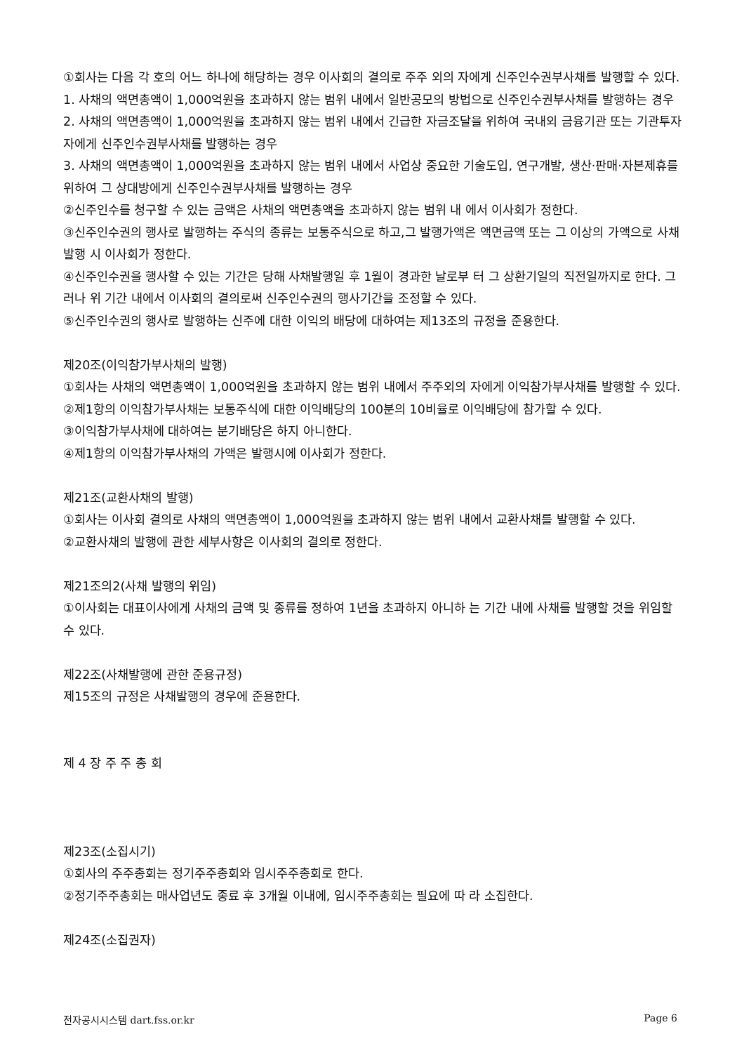①회사는 다음 각 호의 어느 하나에 해당하는 경우 이사회의 결의로 주주 외의 자에게 신주인수권부사채를 발행할 수 있다.
1. 사채의 액면총액이 1,000억원을 초과하지 않는 범위 내에서 일반공모의 방법으로 신주인수권부사채를 발행하는 경우
2. 사채의 액면총액이 1,000억원을 초과하지 않는 범위 내에서 긴급한 자금조달을 위하여 국내외 금융기관 또는 기관투자자에게 신주인수권부사채를 발행하는 경우
3. 사채의 액면총액이 1,000억원을 초과하지 않는 범위 내에서 사업상 중요한 기술도입, 연구개발, 생산·판매·자본제휴를 위하여 그 상대방에게 신주인수권부사채를 발행하는 경우
②신주인수를 청구할 수 있는 금액은 사채의 액면총액을 초과하지 않는 범위 내 에서 이사회가 정한다.
③신주인수권의 행사로 발행하는 주식의 종류는 보통주식으로 하고,그 발행가액은 액면금액 또는 그 이상의 가액으로 사채발행 시 이사회가 정한다.
④신주인수권을 행사할 수 있는 기간은 당해 사채발행일 후 1월이 경과한 날로부 터 그 상환기일의 직전일까지로 한다. 그러나 위 기간 내에서 이사회의 결의로써 신주인수권의 행사기간을 조정할 수 있다.
⑤신주인수권의 행사로 발행하는 신주에 대한 이익의 배당에 대하여는 제13조의 규정을 준용한다.
제20조(이익참가부사채의 발행)
①회사는 사채의 액면총액이 1,000억원을 초과하지 않는 범위 내에서 주주외의 자에게 이익참가부사채를 발행할 수 있다.
②제1항의 이익참가부사채는 보통주식에 대한 이익배당의 100분의 10비율로 이익배당에 참가할 수 있다.
③이익참가부사채에 대하여는 분기배당은 하지 아니한다.
④제1항의 이익참가부사채의 가액은 발행시에 이사회가 정한다.
제21조(교환사채의 발행)
①회사는 이사회 결의로 사채의 액면총액이 1,000억원을 초과하지 않는 범위 내에서 교환사채를 발행할 수 있다.
②교환사채의 발행에 관한 세부사항은 이사회의 결의로 정한다.
제21조의2(사채 발행의 위임)
①이사회는 대표이사에게 사채의 금액 및 종류를 정하여 1년을 초과하지 아니하 는 기간 내에 사채를 발행할 것을 위임할 수 있다.
제22조(사채발행에 관한 준용규정)
제15조의 규정은 사채발행의 경우에 준용한다.
제 4 장 주 주 총 회
제23조(소집시기)
①회사의 주주총회는 정기주주총회와 임시주주총회로 한다.
②정기주주총회는 매사업년도 종료 후 3개월 이내에, 임시주주총회는 필요에 따 라 소집한다.
제24조(소집권자)
전자공시시스템 dart.fss.or.kr Page 6